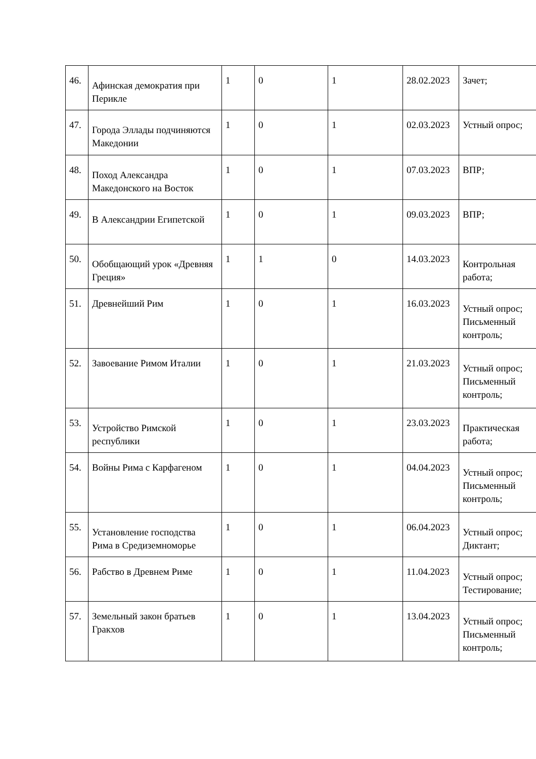| 46. | Афинская демократия при Перикле | 1 | 0 | 1 | 28.02.2023 | Зачет; |
| 47. | Города Эллады подчиняются Македонии | 1 | 0 | 1 | 02.03.2023 | Устный опрос; |
| 48. | Поход Александра Македонского на Восток | 1 | 0 | 1 | 07.03.2023 | ВПР; |
| 49. | В Александрии Египетской | 1 | 0 | 1 | 09.03.2023 | ВПР; |
| 50. | Обобщающий урок «Древняя Греция» | 1 | 1 | 0 | 14.03.2023 | Контрольная работа; |
| 51. | Древнейший Рим | 1 | 0 | 1 | 16.03.2023 | Устный опрос; Письменный контроль; |
| 52. | Завоевание Римом Италии | 1 | 0 | 1 | 21.03.2023 | Устный опрос; Письменный контроль; |
| 53. | Устройство Римской республики | 1 | 0 | 1 | 23.03.2023 | Практическая работа; |
| 54. | Войны Рима с Карфагеном | 1 | 0 | 1 | 04.04.2023 | Устный опрос; Письменный контроль; |
| 55. | Установление господства Рима в Средиземноморье | 1 | 0 | 1 | 06.04.2023 | Устный опрос; Диктант; |
| 56. | Рабство в Древнем Риме | 1 | 0 | 1 | 11.04.2023 | Устный опрос; Тестирование; |
| 57. | Земельный закон братьев Гракхов | 1 | 0 | 1 | 13.04.2023 | Устный опрос; Письменный контроль; |